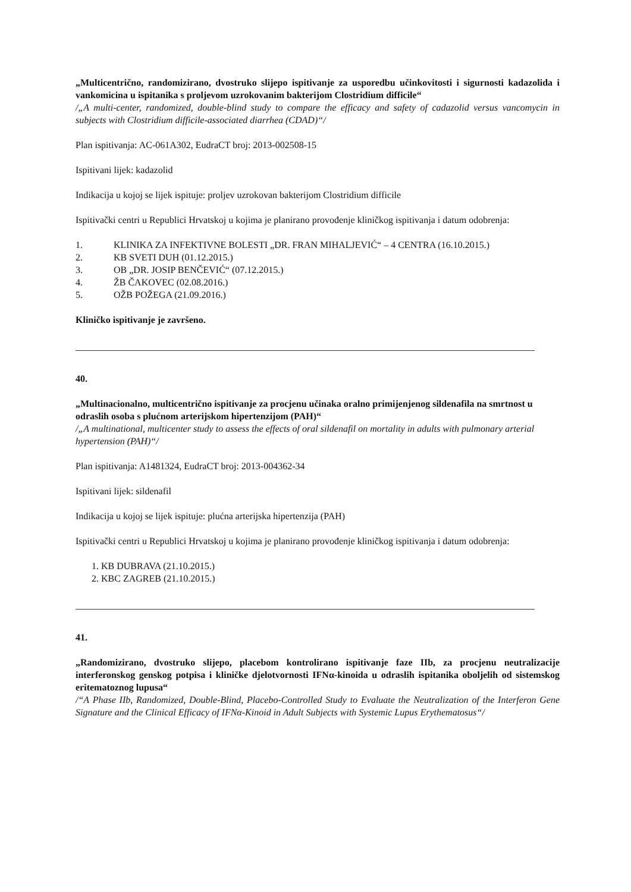„Multicentrično, randomizirano, dvostruko slijepo ispitivanje za usporedbu učinkovitosti i sigurnosti kadazolida i vankomicina u ispitanika s proljevom uzrokovanim bakterijom Clostridium difficile“
/„A multi-center, randomized, double-blind study to compare the efficacy and safety of cadazolid versus vancomycin in subjects with Clostridium difficile-associated diarrhea (CDAD)“/
Plan ispitivanja: AC-061A302, EudraCT broj: 2013-002508-15
Ispitivani lijek: kadazolid
Indikacija u kojoj se lijek ispituje: proljev uzrokovan bakterijom Clostridium difficile
Ispitivački centri u Republici Hrvatskoj u kojima je planirano provođenje kliničkog ispitivanja i datum odobrenja:
1. KLINIKA ZA INFEKTIVNE BOLESTI „DR. FRAN MIHALJEVIĆ“ – 4 CENTRA (16.10.2015.)
2. KB SVETI DUH (01.12.2015.)
3. OB „DR. JOSIP BENČEVIĆ“ (07.12.2015.)
4. ŽB ČAKOVEC (02.08.2016.)
5. OŽB POŽEGA (21.09.2016.)
Kliničko ispitivanje je završeno.
40.
„Multinacionalno, multicentrično ispitivanje za procjenu učinaka oralno primijenjenog sildenafila na smrtnost u odraslih osoba s plućnom arterijskom hipertenzijom (PAH)“
/„A multinational, multicenter study to assess the effects of oral sildenafil on mortality in adults with pulmonary arterial hypertension (PAH)“/
Plan ispitivanja: A1481324, EudraCT broj: 2013-004362-34
Ispitivani lijek: sildenafil
Indikacija u kojoj se lijek ispituje: plućna arterijska hipertenzija (PAH)
Ispitivački centri u Republici Hrvatskoj u kojima je planirano provođenje kliničkog ispitivanja i datum odobrenja:
1. KB DUBRAVA (21.10.2015.)
2. KBC ZAGREB (21.10.2015.)
41.
„Randomizirano, dvostruko slijepo, placebom kontrolirano ispitivanje faze IIb, za procjenu neutralizacije interferonskog genskog potpisa i kliničke djelotvornosti IFNα-kinoida u odraslih ispitanika oboljelih od sistemskog eritematoznog lupusa“
/“A Phase IIb, Randomized, Double-Blind, Placebo-Controlled Study to Evaluate the Neutralization of the Interferon Gene Signature and the Clinical Efficacy of IFNα-Kinoid in Adult Subjects with Systemic Lupus Erythematosus“/